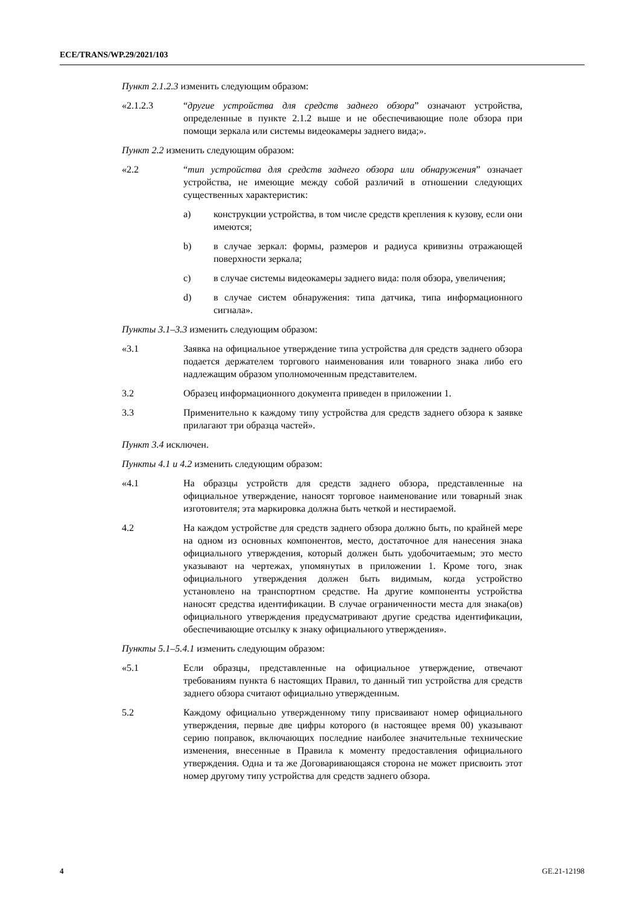ECE/TRANS/WP.29/2021/103
Пункт 2.1.2.3 изменить следующим образом:
«2.1.2.3 “другие устройства для средств заднего обзора” означают устройства, определенные в пункте 2.1.2 выше и не обеспечивающие поле обзора при помощи зеркала или системы видеокамеры заднего вида;».
Пункт 2.2 изменить следующим образом:
«2.2 “тип устройства для средств заднего обзора или обнаружения” означает устройства, не имеющие между собой различий в отношении следующих существенных характеристик:
a) конструкции устройства, в том числе средств крепления к кузову, если они имеются;
b) в случае зеркал: формы, размеров и радиуса кривизны отражающей поверхности зеркала;
c) в случае системы видеокамеры заднего вида: поля обзора, увеличения;
d) в случае систем обнаружения: типа датчика, типа информационного сигнала».
Пункты 3.1–3.3 изменить следующим образом:
«3.1 Заявка на официальное утверждение типа устройства для средств заднего обзора подается держателем торгового наименования или товарного знака либо его надлежащим образом уполномоченным представителем.
3.2 Образец информационного документа приведен в приложении 1.
3.3 Применительно к каждому типу устройства для средств заднего обзора к заявке прилагают три образца частей».
Пункт 3.4 исключен.
Пункты 4.1 и 4.2 изменить следующим образом:
«4.1 На образцы устройств для средств заднего обзора, представленные на официальное утверждение, наносят торговое наименование или товарный знак изготовителя; эта маркировка должна быть четкой и нестираемой.
4.2 На каждом устройстве для средств заднего обзора должно быть, по крайней мере на одном из основных компонентов, место, достаточное для нанесения знака официального утверждения, который должен быть удобочитаемым; это место указывают на чертежах, упомянутых в приложении 1. Кроме того, знак официального утверждения должен быть видимым, когда устройство установлено на транспортном средстве. На другие компоненты устройства наносят средства идентификации. В случае ограниченности места для знака(ов) официального утверждения предусматривают другие средства идентификации, обеспечивающие отсылку к знаку официального утверждения».
Пункты 5.1–5.4.1 изменить следующим образом:
«5.1 Если образцы, представленные на официальное утверждение, отвечают требованиям пункта 6 настоящих Правил, то данный тип устройства для средств заднего обзора считают официально утвержденным.
5.2 Каждому официально утвержденному типу присваивают номер официального утверждения, первые две цифры которого (в настоящее время 00) указывают серию поправок, включающих последние наиболее значительные технические изменения, внесенные в Правила к моменту предоставления официального утверждения. Одна и та же Договаривающаяся сторона не может присвоить этот номер другому типу устройства для средств заднего обзора.
4 GE.21-12198